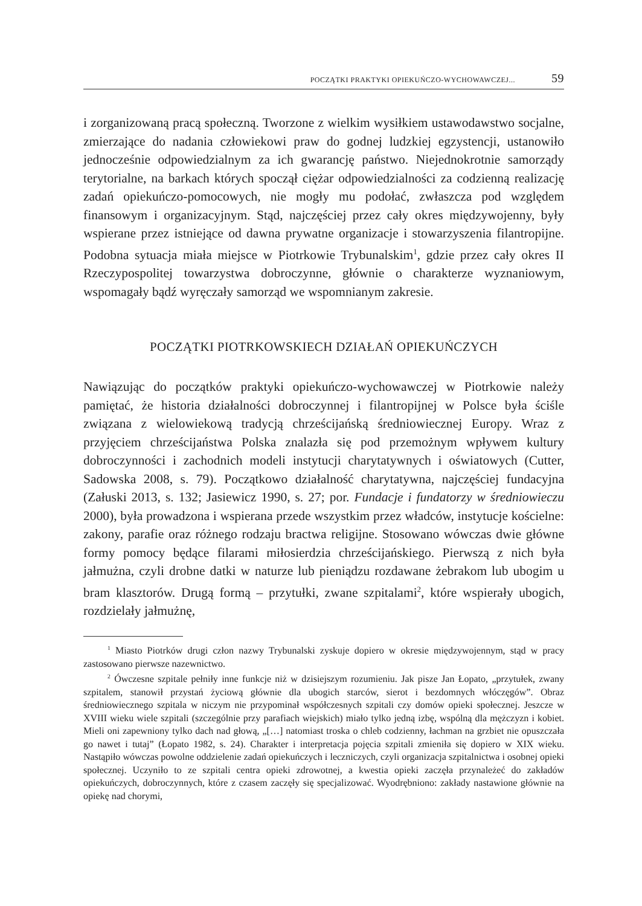POCZĄTKI PRAKTYKI OPIEKUŃCZO-WYCHOWAWCZEJ... 59
i zorganizowaną pracą społeczną. Tworzone z wielkim wysiłkiem ustawodawstwo socjalne, zmierzające do nadania człowiekowi praw do godnej ludzkiej egzystencji, ustanowiło jednocześnie odpowiedzialnym za ich gwarancję państwo. Niejednokrotnie samorządy terytorialne, na barkach których spoczął ciężar odpowiedzialności za codzienną realizację zadań opiekuńczo-pomocowych, nie mogły mu podołać, zwłaszcza pod względem finansowym i organizacyjnym. Stąd, najczęściej przez cały okres międzywojenny, były wspierane przez istniejące od dawna prywatne organizacje i stowarzyszenia filantropijne. Podobna sytuacja miała miejsce w Piotrkowie Trybunalskim<sup>1</sup>, gdzie przez cały okres II Rzeczypospolitej towarzystwa dobroczynne, głównie o charakterze wyznaniowym, wspomagały bądź wyręczały samorząd we wspomnianym zakresie.
POCZĄTKI PIOTRKOWSKIECH DZIAŁAŃ OPIEKUŃCZYCH
Nawiązując do początków praktyki opiekuńczo-wychowawczej w Piotrkowie należy pamiętać, że historia działalności dobroczynnej i filantropijnej w Polsce była ściśle związana z wielowiekową tradycją chrześcijańską średniowiecznej Europy. Wraz z przyjęciem chrześcijaństwa Polska znalazła się pod przemożnym wpływem kultury dobroczynności i zachodnich modeli instytucji charytatywnych i oświatowych (Cutter, Sadowska 2008, s. 79). Początkowo działalność charytatywna, najczęściej fundacyjna (Załuski 2013, s. 132; Jasiewicz 1990, s. 27; por. Fundacje i fundatorzy w średniowieczu 2000), była prowadzona i wspierana przede wszystkim przez władców, instytucje kościelne: zakony, parafie oraz różnego rodzaju bractwa religijne. Stosowano wówczas dwie główne formy pomocy będące filarami miłosierdzia chrześcijańskiego. Pierwszą z nich była jałmużna, czyli drobne datki w naturze lub pieniądzu rozdawane żebrakom lub ubogim u bram klasztorów. Drugą formą – przytułki, zwane szpitalami<sup>2</sup>, które wspierały ubogich, rozdzielały jałmużnę,
<sup>1</sup> Miasto Piotrków drugi człon nazwy Trybunalski zyskuje dopiero w okresie międzywojennym, stąd w pracy zastosowano pierwsze nazewnictwo.
<sup>2</sup> Ówczesne szpitale pełniły inne funkcje niż w dzisiejszym rozumieniu. Jak pisze Jan Łopato, „przytułek, zwany szpitalem, stanowił przystań życiową głównie dla ubogich starców, sierot i bezdomnych włóczęgów”. Obraz średniowiecznego szpitala w niczym nie przypominał współczesnych szpitali czy domów opieki społecznej. Jeszcze w XVIII wieku wiele szpitali (szczególnie przy parafiach wiejskich) miało tylko jedną izbę, wspólną dla mężczyzn i kobiet. Mieli oni zapewniony tylko dach nad głową, „[…] natomiast troska o chleb codzienny, łachman na grzbiet nie opuszczała go nawet i tutaj” (Łopato 1982, s. 24). Charakter i interpretacja pojęcia szpitali zmieniła się dopiero w XIX wieku. Nastąpiło wówczas powolne oddzielenie zadań opiekuńczych i leczniczych, czyli organizacja szpitalnictwa i osobnej opieki społecznej. Uczyniło to ze szpitali centra opieki zdrowotnej, a kwestia opieki zaczęła przynależeć do zakładów opiekuńczych, dobroczynnych, które z czasem zaczęły się specjalizować. Wyodrębniono: zakłady nastawione głównie na opiekę nad chorymi,